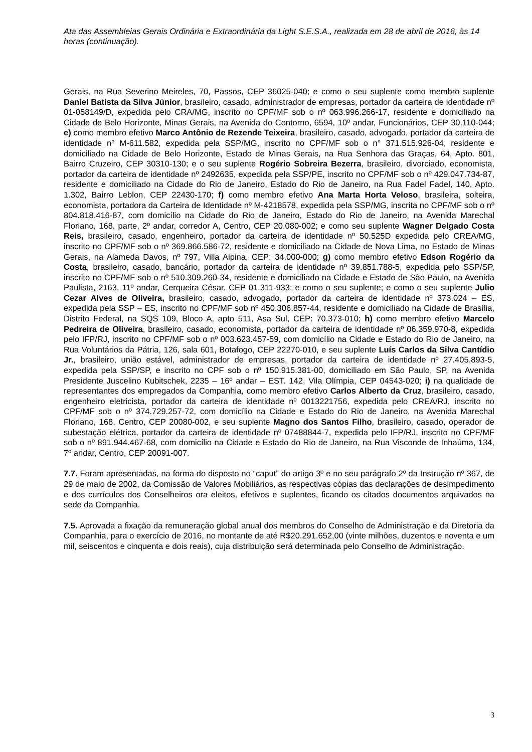Ata das Assembleias Gerais Ordinária e Extraordinária da Light S.E.S.A., realizada em 28 de abril de 2016, às 14 horas (continuação).
Gerais, na Rua Severino Meireles, 70, Passos, CEP 36025-040; e como o seu suplente como membro suplente Daniel Batista da Silva Júnior, brasileiro, casado, administrador de empresas, portador da carteira de identidade nº 01-058149/D, expedida pelo CRA/MG, inscrito no CPF/MF sob o nº 063.996.266-17, residente e domiciliado na Cidade de Belo Horizonte, Minas Gerais, na Avenida do Contorno, 6594, 10º andar, Funcionários, CEP 30.110-044; e) como membro efetivo Marco Antônio de Rezende Teixeira, brasileiro, casado, advogado, portador da carteira de identidade n° M-611.582, expedida pela SSP/MG, inscrito no CPF/MF sob o n° 371.515.926-04, residente e domiciliado na Cidade de Belo Horizonte, Estado de Minas Gerais, na Rua Senhora das Graças, 64, Apto. 801, Bairro Cruzeiro, CEP 30310-130; e o seu suplente Rogério Sobreira Bezerra, brasileiro, divorciado, economista, portador da carteira de identidade nº 2492635, expedida pela SSP/PE, inscrito no CPF/MF sob o nº 429.047.734-87, residente e domiciliado na Cidade do Rio de Janeiro, Estado do Rio de Janeiro, na Rua Fadel Fadel, 140, Apto. 1.302, Bairro Leblon, CEP 22430-170; f) como membro efetivo Ana Marta Horta Veloso, brasileira, solteira, economista, portadora da Carteira de Identidade nº M-4218578, expedida pela SSP/MG, inscrita no CPF/MF sob o nº 804.818.416-87, com domicílio na Cidade do Rio de Janeiro, Estado do Rio de Janeiro, na Avenida Marechal Floriano, 168, parte, 2º andar, corredor A, Centro, CEP 20.080-002; e como seu suplente Wagner Delgado Costa Reis, brasileiro, casado, engenheiro, portador da carteira de identidade nº 50.525D expedida pelo CREA/MG, inscrito no CPF/MF sob o nº 369.866.586-72, residente e domiciliado na Cidade de Nova Lima, no Estado de Minas Gerais, na Alameda Davos, nº 797, Villa Alpina, CEP: 34.000-000; g) como membro efetivo Edson Rogério da Costa, brasileiro, casado, bancário, portador da carteira de identidade nº 39.851.788-5, expedida pelo SSP/SP, inscrito no CPF/MF sob o nº 510.309.260-34, residente e domiciliado na Cidade e Estado de São Paulo, na Avenida Paulista, 2163, 11º andar, Cerqueira César, CEP 01.311-933; e como o seu suplente; e como o seu suplente Julio Cezar Alves de Oliveira, brasileiro, casado, advogado, portador da carteira de identidade nº 373.024 – ES, expedida pela SSP – ES, inscrito no CPF/MF sob nº 450.306.857-44, residente e domiciliado na Cidade de Brasília, Distrito Federal, na SQS 109, Bloco A, apto 511, Asa Sul, CEP: 70.373-010; h) como membro efetivo Marcelo Pedreira de Oliveira, brasileiro, casado, economista, portador da carteira de identidade nº 06.359.970-8, expedida pelo IFP/RJ, inscrito no CPF/MF sob o nº 003.623.457-59, com domicílio na Cidade e Estado do Rio de Janeiro, na Rua Voluntários da Pátria, 126, sala 601, Botafogo, CEP 22270-010, e seu suplente Luís Carlos da Silva Cantídio Jr., brasileiro, união estável, administrador de empresas, portador da carteira de identidade nº 27.405.893-5, expedida pela SSP/SP, e inscrito no CPF sob o nº 150.915.381-00, domiciliado em São Paulo, SP, na Avenida Presidente Juscelino Kubitschek, 2235 – 16º andar – EST. 142, Vila Olímpia, CEP 04543-020; i) na qualidade de representantes dos empregados da Companhia, como membro efetivo Carlos Alberto da Cruz, brasileiro, casado, engenheiro eletricista, portador da carteira de identidade nº 0013221756, expedida pelo CREA/RJ, inscrito no CPF/MF sob o nº 374.729.257-72, com domicílio na Cidade e Estado do Rio de Janeiro, na Avenida Marechal Floriano, 168, Centro, CEP 20080-002, e seu suplente Magno dos Santos Filho, brasileiro, casado, operador de subestação elétrica, portador da carteira de identidade nº 07488844-7, expedida pelo IFP/RJ, inscrito no CPF/MF sob o nº 891.944.467-68, com domicílio na Cidade e Estado do Rio de Janeiro, na Rua Visconde de Inhaúma, 134, 7º andar, Centro, CEP 20091-007.
7.7. Foram apresentadas, na forma do disposto no “caput” do artigo 3º e no seu parágrafo 2º da Instrução nº 367, de 29 de maio de 2002, da Comissão de Valores Mobiliários, as respectivas cópias das declarações de desimpedimento e dos currículos dos Conselheiros ora eleitos, efetivos e suplentes, ficando os citados documentos arquivados na sede da Companhia.
7.5. Aprovada a fixação da remuneração global anual dos membros do Conselho de Administração e da Diretoria da Companhia, para o exercício de 2016, no montante de até R$20.291.652,00 (vinte milhões, duzentos e noventa e um mil, seiscentos e cinquenta e dois reais), cuja distribuição será determinada pelo Conselho de Administração.
3